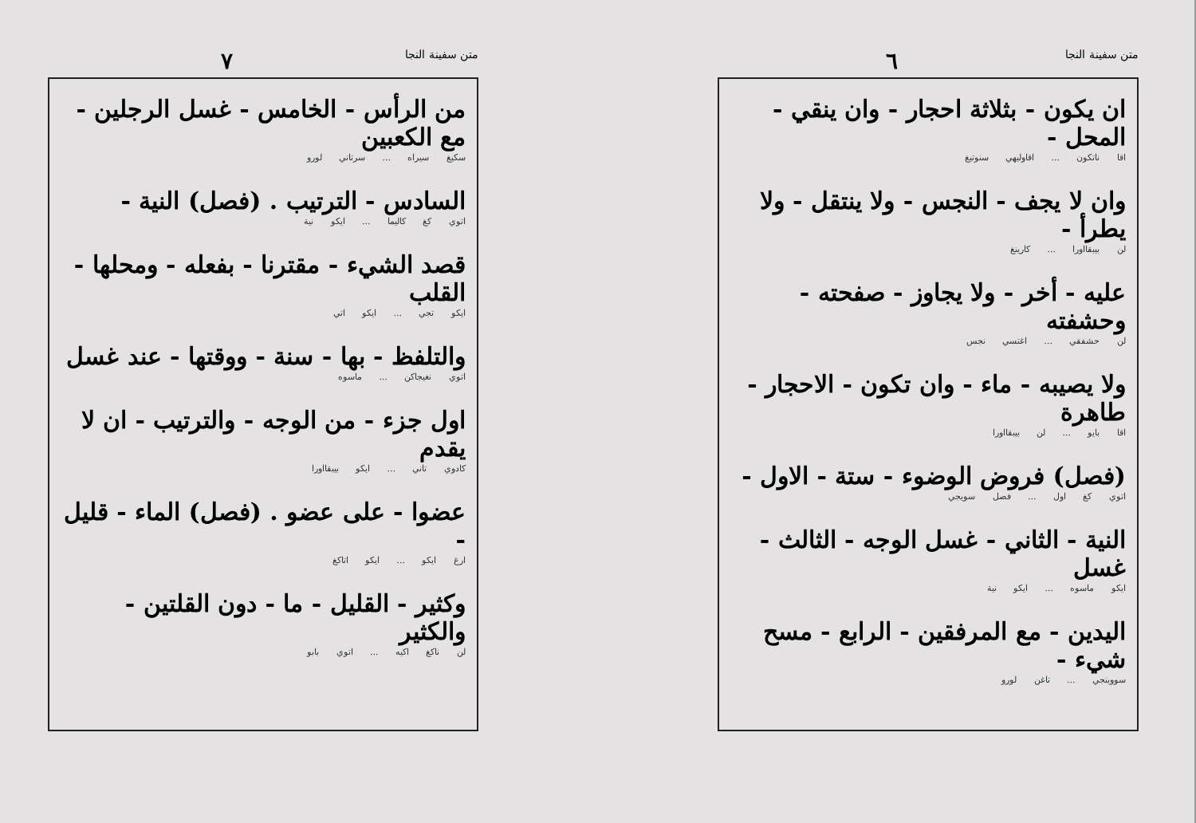متن سفينة النجا ٦
ان يكون - بثلاثة احجار - وان ينقي - المحل -
اقا ناتكون ... اقاوليهي سنوتيغ
وان لا يجف - النجس - ولا ينتقل - ولا يطرأ -
لن بيبقااورا ... كارينغ
عليه - أخر - ولا يجاوز - صفحته - وحشفته
لن حشفقي ... اغتسي نجس
ولا يصيبه - ماء - وان تكون - الاحجار - طاهرة
اقا بايو ... لن بيبقااورا
(فصل) فروض الوضوء - ستة - الاول -
اتوي كغ اول ... فصل سويجي
النية - الثاني - غسل الوجه - الثالث - غسل
ايكو ماسوه ... ايكو نية
اليدين - مع المرفقين - الرابع - مسح شيء -
سووينجي ... تاغن لورو
متن سفينة النجا ٧
من الرأس - الخامس - غسل الرجلين - مع الكعبين
سكيغ سيراه ... سرتاني لورو
السادس - الترتيب . (فصل) النية -
اتوي كغ كاليما ... ايكو نية
قصد الشيء - مقترنا - بفعله - ومحلها - القلب
ايكو تجي ... ايكو اتي
والتلفظ - بها - سنة - ووقتها - عند غسل
اتوي نغيجاكن ... ماسوه
اول جزء - من الوجه - والترتيب - ان لا يقدم
كادوي تاني ... ايكو بيبقااورا
عضوا - على عضو . (فصل) الماء - قليل -
ارغ ايكو ... ايكو اتاكغ
وكثير - القليل - ما - دون القلتين - والكثير
لن ناكغ اكيه ... اتوي بابو